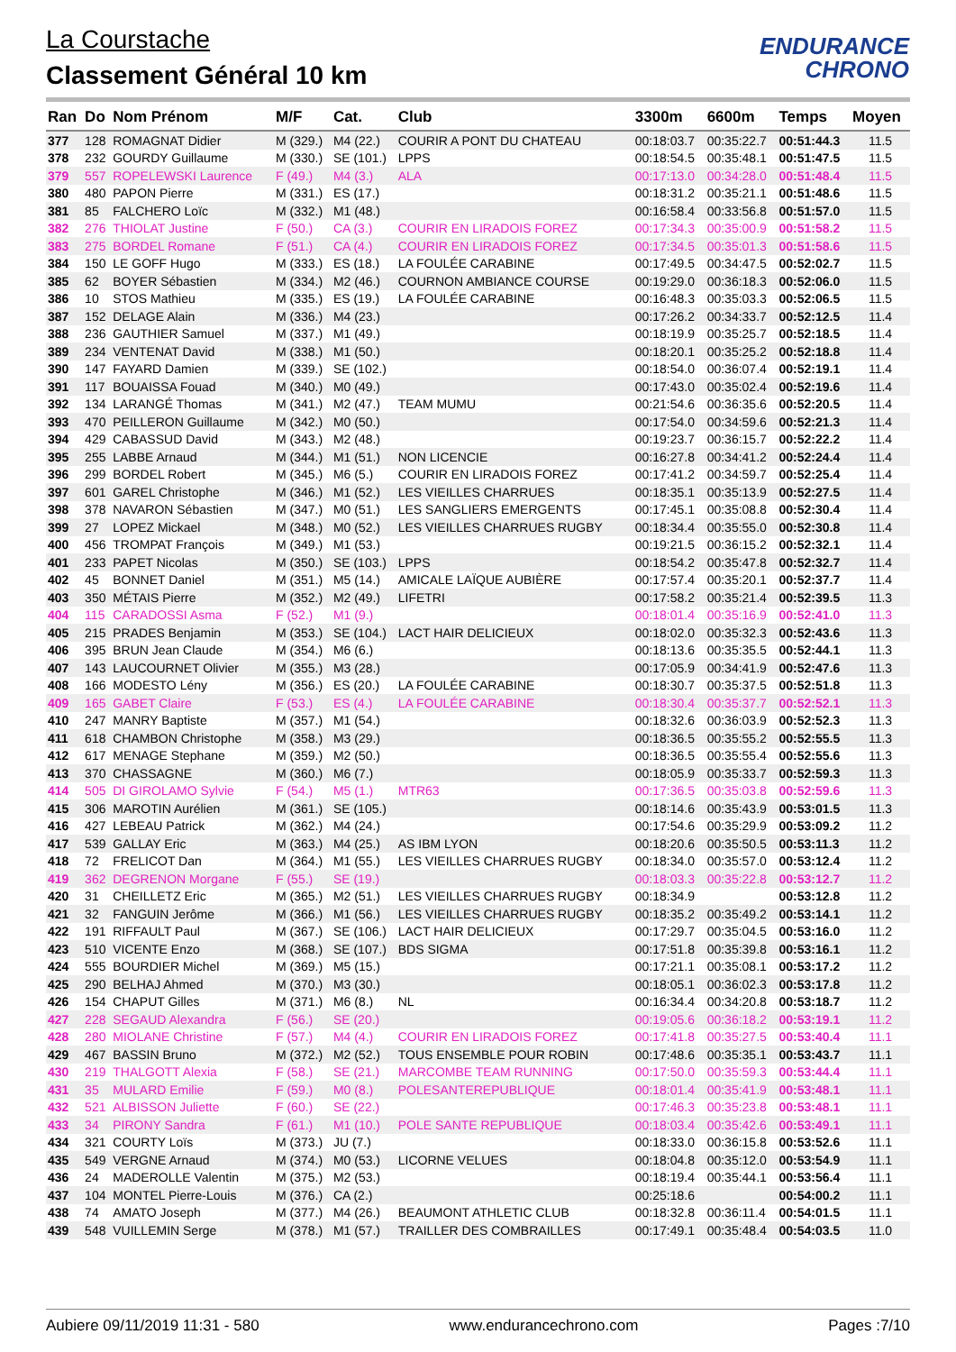La Courstache
Classement Général 10 km
ENDURANCE
CHRONO
| Ran | Do | Nom Prénom | M/F | Cat. | Club | 3300m | 6600m | Temps | Moyen |
| --- | --- | --- | --- | --- | --- | --- | --- | --- | --- |
| 377 | 128 | ROMAGNAT Didier | M (329.) | M4 (22.) | COURIR A PONT DU CHATEAU | 00:18:03.7 | 00:35:22.7 | 00:51:44.3 | 11.5 |
| 378 | 232 | GOURDY Guillaume | M (330.) | SE (101.) | LPPS | 00:18:54.5 | 00:35:48.1 | 00:51:47.5 | 11.5 |
| 379 | 557 | ROPELEWSKI Laurence | F (49.) | M4 (3.) | ALA | 00:17:13.0 | 00:34:28.0 | 00:51:48.4 | 11.5 |
| 380 | 480 | PAPON Pierre | M (331.) | ES (17.) | | 00:18:31.2 | 00:35:21.1 | 00:51:48.6 | 11.5 |
| 381 | 85 | FALCHERO Loïc | M (332.) | M1 (48.) | | 00:16:58.4 | 00:33:56.8 | 00:51:57.0 | 11.5 |
| 382 | 276 | THIOLAT Justine | F (50.) | CA (3.) | COURIR EN LIRADOIS FOREZ | 00:17:34.3 | 00:35:00.9 | 00:51:58.2 | 11.5 |
| 383 | 275 | BORDEL Romane | F (51.) | CA (4.) | COURIR EN LIRADOIS FOREZ | 00:17:34.5 | 00:35:01.3 | 00:51:58.6 | 11.5 |
| 384 | 150 | LE GOFF Hugo | M (333.) | ES (18.) | LA FOULÉE CARABINE | 00:17:49.5 | 00:34:47.5 | 00:52:02.7 | 11.5 |
| 385 | 62 | BOYER Sébastien | M (334.) | M2 (46.) | COURNON AMBIANCE COURSE | 00:19:29.0 | 00:36:18.3 | 00:52:06.0 | 11.5 |
| 386 | 10 | STOS Mathieu | M (335.) | ES (19.) | LA FOULÉE CARABINE | 00:16:48.3 | 00:35:03.3 | 00:52:06.5 | 11.5 |
| 387 | 152 | DELAGE Alain | M (336.) | M4 (23.) | | 00:17:26.2 | 00:34:33.7 | 00:52:12.5 | 11.4 |
| 388 | 236 | GAUTHIER Samuel | M (337.) | M1 (49.) | | 00:18:19.9 | 00:35:25.7 | 00:52:18.5 | 11.4 |
| 389 | 234 | VENTENAT David | M (338.) | M1 (50.) | | 00:18:20.1 | 00:35:25.2 | 00:52:18.8 | 11.4 |
| 390 | 147 | FAYARD Damien | M (339.) | SE (102.) | | 00:18:54.0 | 00:36:07.4 | 00:52:19.1 | 11.4 |
| 391 | 117 | BOUAISSA Fouad | M (340.) | M0 (49.) | | 00:17:43.0 | 00:35:02.4 | 00:52:19.6 | 11.4 |
| 392 | 134 | LARANGÉ Thomas | M (341.) | M2 (47.) | TEAM MUMU | 00:21:54.6 | 00:36:35.6 | 00:52:20.5 | 11.4 |
| 393 | 470 | PEILLERON Guillaume | M (342.) | M0 (50.) | | 00:17:54.0 | 00:34:59.6 | 00:52:21.3 | 11.4 |
| 394 | 429 | CABASSUD David | M (343.) | M2 (48.) | | 00:19:23.7 | 00:36:15.7 | 00:52:22.2 | 11.4 |
| 395 | 255 | LABBE Arnaud | M (344.) | M1 (51.) | NON LICENCIE | 00:16:27.8 | 00:34:41.2 | 00:52:24.4 | 11.4 |
| 396 | 299 | BORDEL Robert | M (345.) | M6 (5.) | COURIR EN LIRADOIS FOREZ | 00:17:41.2 | 00:34:59.7 | 00:52:25.4 | 11.4 |
| 397 | 601 | GAREL Christophe | M (346.) | M1 (52.) | LES VIEILLES CHARRUES | 00:18:35.1 | 00:35:13.9 | 00:52:27.5 | 11.4 |
| 398 | 378 | NAVARON Sébastien | M (347.) | M0 (51.) | LES SANGLIERS EMERGENTS | 00:17:45.1 | 00:35:08.8 | 00:52:30.4 | 11.4 |
| 399 | 27 | LOPEZ Mickael | M (348.) | M0 (52.) | LES VIEILLES CHARRUES RUGBY | 00:18:34.4 | 00:35:55.0 | 00:52:30.8 | 11.4 |
| 400 | 456 | TROMPAT François | M (349.) | M1 (53.) | | 00:19:21.5 | 00:36:15.2 | 00:52:32.1 | 11.4 |
| 401 | 233 | PAPET Nicolas | M (350.) | SE (103.) | LPPS | 00:18:54.2 | 00:35:47.8 | 00:52:32.7 | 11.4 |
| 402 | 45 | BONNET Daniel | M (351.) | M5 (14.) | AMICALE LAÏQUE AUBIÈRE | 00:17:57.4 | 00:35:20.1 | 00:52:37.7 | 11.4 |
| 403 | 350 | MÉTAIS Pierre | M (352.) | M2 (49.) | LIFETRI | 00:17:58.2 | 00:35:21.4 | 00:52:39.5 | 11.3 |
| 404 | 115 | CARADOSSI Asma | F (52.) | M1 (9.) | | 00:18:01.4 | 00:35:16.9 | 00:52:41.0 | 11.3 |
| 405 | 215 | PRADES Benjamin | M (353.) | SE (104.) | LACT HAIR DELICIEUX | 00:18:02.0 | 00:35:32.3 | 00:52:43.6 | 11.3 |
| 406 | 395 | BRUN Jean Claude | M (354.) | M6 (6.) | | 00:18:13.6 | 00:35:35.5 | 00:52:44.1 | 11.3 |
| 407 | 143 | LAUCOURNET Olivier | M (355.) | M3 (28.) | | 00:17:05.9 | 00:34:41.9 | 00:52:47.6 | 11.3 |
| 408 | 166 | MODESTO Lény | M (356.) | ES (20.) | LA FOULÉE CARABINE | 00:18:30.7 | 00:35:37.5 | 00:52:51.8 | 11.3 |
| 409 | 165 | GABET Claire | F (53.) | ES (4.) | LA FOULÉE CARABINE | 00:18:30.4 | 00:35:37.7 | 00:52:52.1 | 11.3 |
| 410 | 247 | MANRY Baptiste | M (357.) | M1 (54.) | | 00:18:32.6 | 00:36:03.9 | 00:52:52.3 | 11.3 |
| 411 | 618 | CHAMBON Christophe | M (358.) | M3 (29.) | | 00:18:36.5 | 00:35:55.2 | 00:52:55.5 | 11.3 |
| 412 | 617 | MENAGE Stephane | M (359.) | M2 (50.) | | 00:18:36.5 | 00:35:55.4 | 00:52:55.6 | 11.3 |
| 413 | 370 | CHASSAGNE | M (360.) | M6 (7.) | | 00:18:05.9 | 00:35:33.7 | 00:52:59.3 | 11.3 |
| 414 | 505 | DI GIROLAMO Sylvie | F (54.) | M5 (1.) | MTR63 | 00:17:36.5 | 00:35:03.8 | 00:52:59.6 | 11.3 |
| 415 | 306 | MAROTIN Aurélien | M (361.) | SE (105.) | | 00:18:14.6 | 00:35:43.9 | 00:53:01.5 | 11.3 |
| 416 | 427 | LEBEAU Patrick | M (362.) | M4 (24.) | | 00:17:54.6 | 00:35:29.9 | 00:53:09.2 | 11.2 |
| 417 | 539 | GALLAY Eric | M (363.) | M4 (25.) | AS IBM LYON | 00:18:20.6 | 00:35:50.5 | 00:53:11.3 | 11.2 |
| 418 | 72 | FRELICOT Dan | M (364.) | M1 (55.) | LES VIEILLES CHARRUES RUGBY | 00:18:34.0 | 00:35:57.0 | 00:53:12.4 | 11.2 |
| 419 | 362 | DEGRENON Morgane | F (55.) | SE (19.) | | 00:18:03.3 | 00:35:22.8 | 00:53:12.7 | 11.2 |
| 420 | 31 | CHEILLETZ Eric | M (365.) | M2 (51.) | LES VIEILLES CHARRUES RUGBY | 00:18:34.9 | | 00:53:12.8 | 11.2 |
| 421 | 32 | FANGUIN Jerôme | M (366.) | M1 (56.) | LES VIEILLES CHARRUES RUGBY | 00:18:35.2 | 00:35:49.2 | 00:53:14.1 | 11.2 |
| 422 | 191 | RIFFAULT Paul | M (367.) | SE (106.) | LACT HAIR DELICIEUX | 00:17:29.7 | 00:35:04.5 | 00:53:16.0 | 11.2 |
| 423 | 510 | VICENTE Enzo | M (368.) | SE (107.) | BDS SIGMA | 00:17:51.8 | 00:35:39.8 | 00:53:16.1 | 11.2 |
| 424 | 555 | BOURDIER Michel | M (369.) | M5 (15.) | | 00:17:21.1 | 00:35:08.1 | 00:53:17.2 | 11.2 |
| 425 | 290 | BELHAJ Ahmed | M (370.) | M3 (30.) | | 00:18:05.1 | 00:36:02.3 | 00:53:17.8 | 11.2 |
| 426 | 154 | CHAPUT Gilles | M (371.) | M6 (8.) | NL | 00:16:34.4 | 00:34:20.8 | 00:53:18.7 | 11.2 |
| 427 | 228 | SEGAUD Alexandra | F (56.) | SE (20.) | | 00:19:05.6 | 00:36:18.2 | 00:53:19.1 | 11.2 |
| 428 | 280 | MIOLANE Christine | F (57.) | M4 (4.) | COURIR EN LIRADOIS FOREZ | 00:17:41.8 | 00:35:27.5 | 00:53:40.4 | 11.1 |
| 429 | 467 | BASSIN Bruno | M (372.) | M2 (52.) | TOUS ENSEMBLE POUR ROBIN | 00:17:48.6 | 00:35:35.1 | 00:53:43.7 | 11.1 |
| 430 | 219 | THALGOTT Alexia | F (58.) | SE (21.) | MARCOMBE TEAM RUNNING | 00:17:50.0 | 00:35:59.3 | 00:53:44.4 | 11.1 |
| 431 | 35 | MULARD Emilie | F (59.) | M0 (8.) | POLESANTEREPUBLIQUE | 00:18:01.4 | 00:35:41.9 | 00:53:48.1 | 11.1 |
| 432 | 521 | ALBISSON Juliette | F (60.) | SE (22.) | | 00:17:46.3 | 00:35:23.8 | 00:53:48.1 | 11.1 |
| 433 | 34 | PIRONY Sandra | F (61.) | M1 (10.) | POLE SANTE REPUBLIQUE | 00:18:03.4 | 00:35:42.6 | 00:53:49.1 | 11.1 |
| 434 | 321 | COURTY Loïs | M (373.) | JU (7.) | | 00:18:33.0 | 00:36:15.8 | 00:53:52.6 | 11.1 |
| 435 | 549 | VERGNE Arnaud | M (374.) | M0 (53.) | LICORNE VELUES | 00:18:04.8 | 00:35:12.0 | 00:53:54.9 | 11.1 |
| 436 | 24 | MADEROLLE Valentin | M (375.) | M2 (53.) | | 00:18:19.4 | 00:35:44.1 | 00:53:56.4 | 11.1 |
| 437 | 104 | MONTEL Pierre-Louis | M (376.) | CA (2.) | | 00:25:18.6 | | 00:54:00.2 | 11.1 |
| 438 | 74 | AMATO Joseph | M (377.) | M4 (26.) | BEAUMONT ATHLETIC CLUB | 00:18:32.8 | 00:36:11.4 | 00:54:01.5 | 11.1 |
| 439 | 548 | VUILLEMIN Serge | M (378.) | M1 (57.) | TRAILLER DES COMBRAILLES | 00:17:49.1 | 00:35:48.4 | 00:54:03.5 | 11.0 |
Aubiere 09/11/2019 11:31 - 580 www.endurancechrono.com Pages :7/10